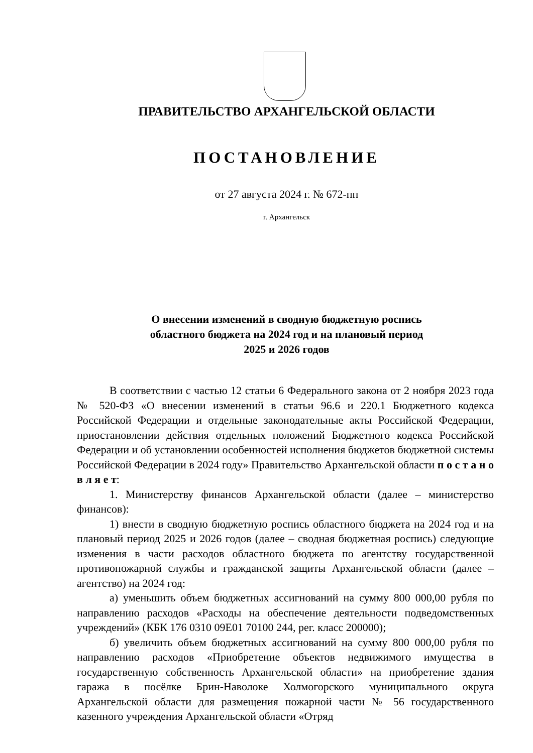ПРАВИТЕЛЬСТВО АРХАНГЕЛЬСКОЙ ОБЛАСТИ
ПОСТАНОВЛЕНИЕ
от 27 августа 2024 г. № 672-пп
г. Архангельск
О внесении изменений в сводную бюджетную роспись
областного бюджета на 2024 год и на плановый период
2025 и 2026 годов
В соответствии с частью 12 статьи 6 Федерального закона от 2 ноября 2023 года № 520-ФЗ «О внесении изменений в статьи 96.6 и 220.1 Бюджетного кодекса Российской Федерации и отдельные законодательные акты Российской Федерации, приостановлении действия отдельных положений Бюджетного кодекса Российской Федерации и об установлении особенностей исполнения бюджетов бюджетной системы Российской Федерации в 2024 году» Правительство Архангельской области п о с т а н о в л я е т:
1. Министерству финансов Архангельской области (далее – министерство финансов):
1) внести в сводную бюджетную роспись областного бюджета на 2024 год и на плановый период 2025 и 2026 годов (далее – сводная бюджетная роспись) следующие изменения в части расходов областного бюджета по агентству государственной противопожарной службы и гражданской защиты Архангельской области (далее – агентство) на 2024 год:
а) уменьшить объем бюджетных ассигнований на сумму 800 000,00 рубля по направлению расходов «Расходы на обеспечение деятельности подведомственных учреждений» (КБК 176 0310 09Е01 70100 244, рег. класс 200000);
б) увеличить объем бюджетных ассигнований на сумму 800 000,00 рубля по направлению расходов «Приобретение объектов недвижимого имущества в государственную собственность Архангельской области» на приобретение здания гаража в посёлке Брин-Наволоке Холмогорского муниципального округа Архангельской области для размещения пожарной части № 56 государственного казенного учреждения Архангельской области «Отряд